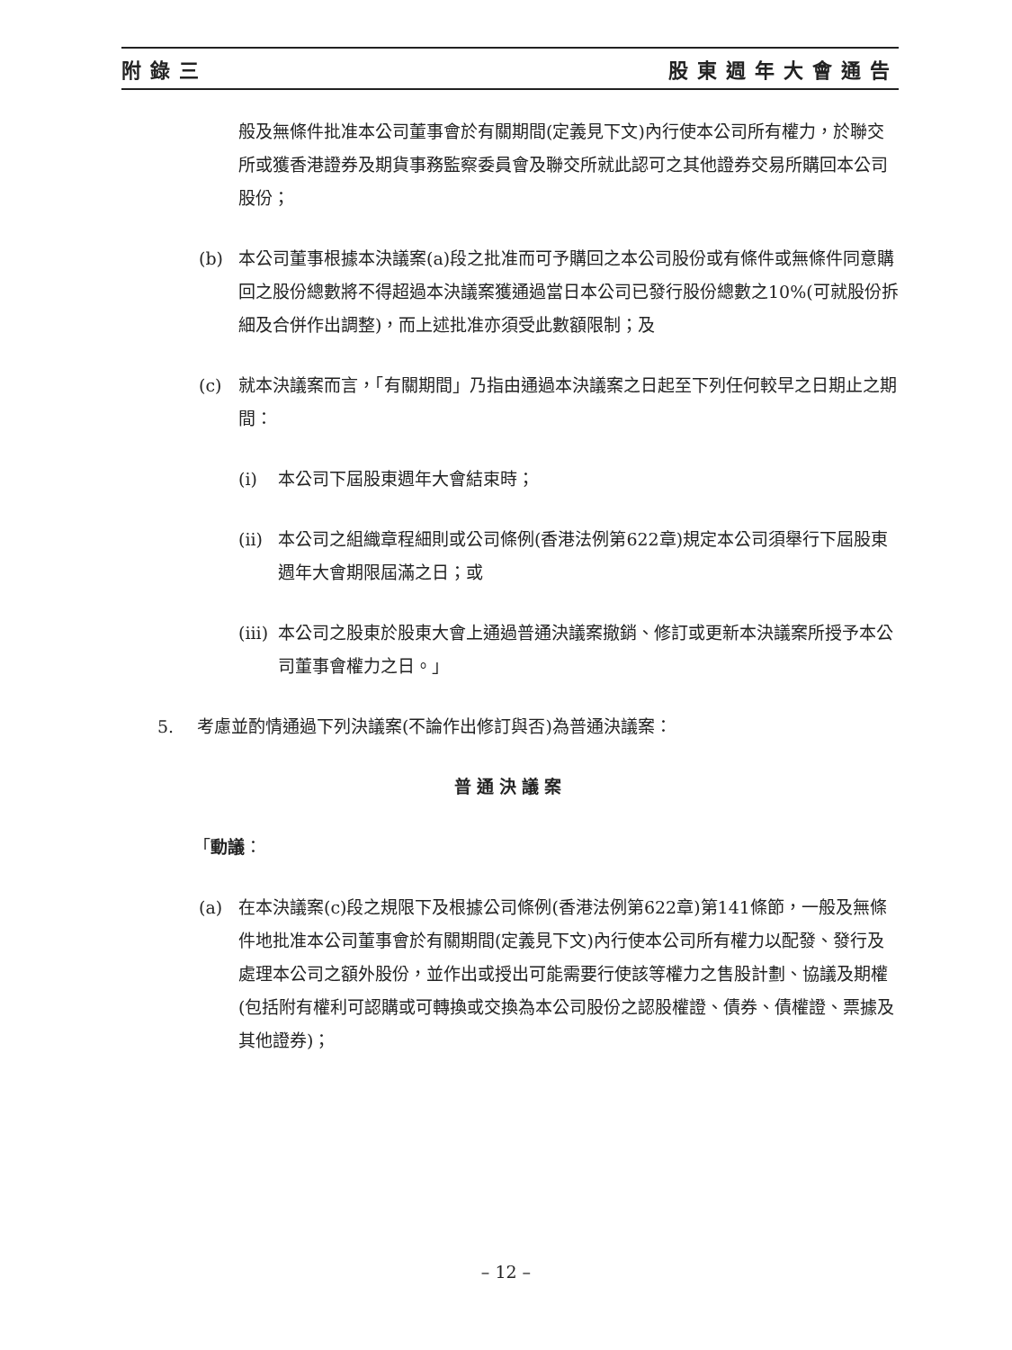附錄三 股東週年大會通告
般及無條件批准本公司董事會於有關期間(定義見下文)內行使本公司所有權力，於聯交所或獲香港證券及期貨事務監察委員會及聯交所就此認可之其他證券交易所購回本公司股份；
(b) 本公司董事根據本決議案(a)段之批准而可予購回之本公司股份或有條件或無條件同意購回之股份總數將不得超過本決議案獲通過當日本公司已發行股份總數之10%(可就股份拆細及合併作出調整)，而上述批准亦須受此數額限制；及
(c) 就本決議案而言，「有關期間」乃指由通過本決議案之日起至下列任何較早之日期止之期間：
(i) 本公司下屆股東週年大會結束時；
(ii) 本公司之組織章程細則或公司條例(香港法例第622章)規定本公司須舉行下屆股東週年大會期限屆滿之日；或
(iii) 本公司之股東於股東大會上通過普通決議案撤銷、修訂或更新本決議案所授予本公司董事會權力之日。」
5. 考慮並酌情通過下列決議案(不論作出修訂與否)為普通決議案：
普通決議案
「動議：
(a) 在本決議案(c)段之規限下及根據公司條例(香港法例第622章)第141條節，一般及無條件地批准本公司董事會於有關期間(定義見下文)內行使本公司所有權力以配發、發行及處理本公司之額外股份，並作出或授出可能需要行使該等權力之售股計劃、協議及期權(包括附有權利可認購或可轉換或交換為本公司股份之認股權證、債券、債權證、票據及其他證券)；
– 12 –